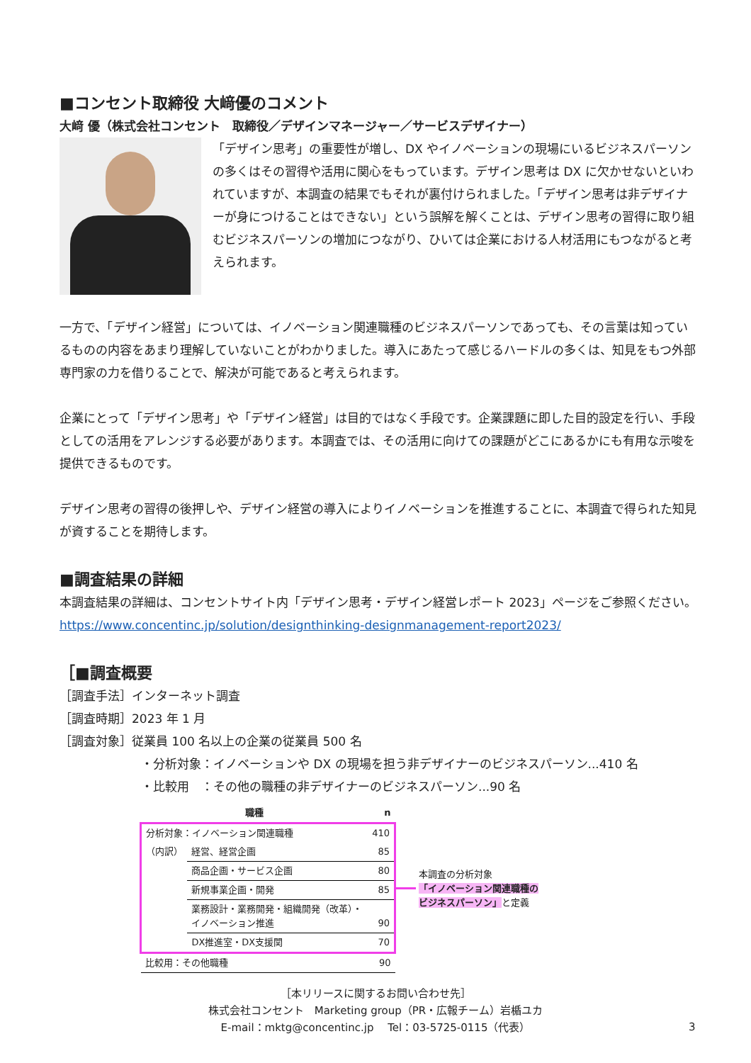■コンセント取締役 大﨑優のコメント
大﨑 優（株式会社コンセント　取締役／デザインマネージャー／サービスデザイナー）
「デザイン思考」の重要性が増し、DX やイノベーションの現場にいるビジネスパーソンの多くはその習得や活用に関心をもっています。デザイン思考は DX に欠かせないといわれていますが、本調査の結果でもそれが裏付けられました。「デザイン思考は非デザイナーが身につけることはできない」という誤解を解くことは、デザイン思考の習得に取り組むビジネスパーソンの増加につながり、ひいては企業における人材活用にもつながると考えられます。
一方で、「デザイン経営」については、イノベーション関連職種のビジネスパーソンであっても、その言葉は知っているものの内容をあまり理解していないことがわかりました。導入にあたって感じるハードルの多くは、知見をもつ外部専門家の力を借りることで、解決が可能であると考えられます。
企業にとって「デザイン思考」や「デザイン経営」は目的ではなく手段です。企業課題に即した目的設定を行い、手段としての活用をアレンジする必要があります。本調査では、その活用に向けての課題がどこにあるかにも有用な示唆を提供できるものです。
デザイン思考の習得の後押しや、デザイン経営の導入によりイノベーションを推進することに、本調査で得られた知見が資することを期待します。
■調査結果の詳細
本調査結果の詳細は、コンセントサイト内「デザイン思考・デザイン経営レポート 2023」ページをご参照ください。
https://www.concentinc.jp/solution/designthinking-designmanagement-report2023/
［■調査概要
［調査手法］インターネット調査
［調査時期］2023 年 1 月
［調査対象］従業員 100 名以上の企業の従業員 500 名
・分析対象：イノベーションや DX の現場を担う非デザイナーのビジネスパーソン...410 名
・比較用　：その他の職種の非デザイナーのビジネスパーソン...90 名
| 職種 | | n |
| --- | --- | --- |
| 分析対象：イノベーション関連職種 | | 410 |
| （内訳） | 経営、経営企画 | 85 |
| | 商品企画・サービス企画 | 80 |
| | 新規事業企画・開発 | 85 |
| | 業務設計・業務開発・組織開発（改革）・ イノベーション推進 | 90 |
| | DX推進室・DX支援関 | 70 |
| 比較用：その他職種 | | 90 |
本調査の分析対象
「イノベーション関連職種の
ビジネスパーソン」と定義
［本リリースに関するお問い合わせ先］
株式会社コンセント　Marketing group（PR・広報チーム）岩楯ユカ
E-mail：mktg@concentinc.jp　 Tel：03-5725-0115（代表）
3